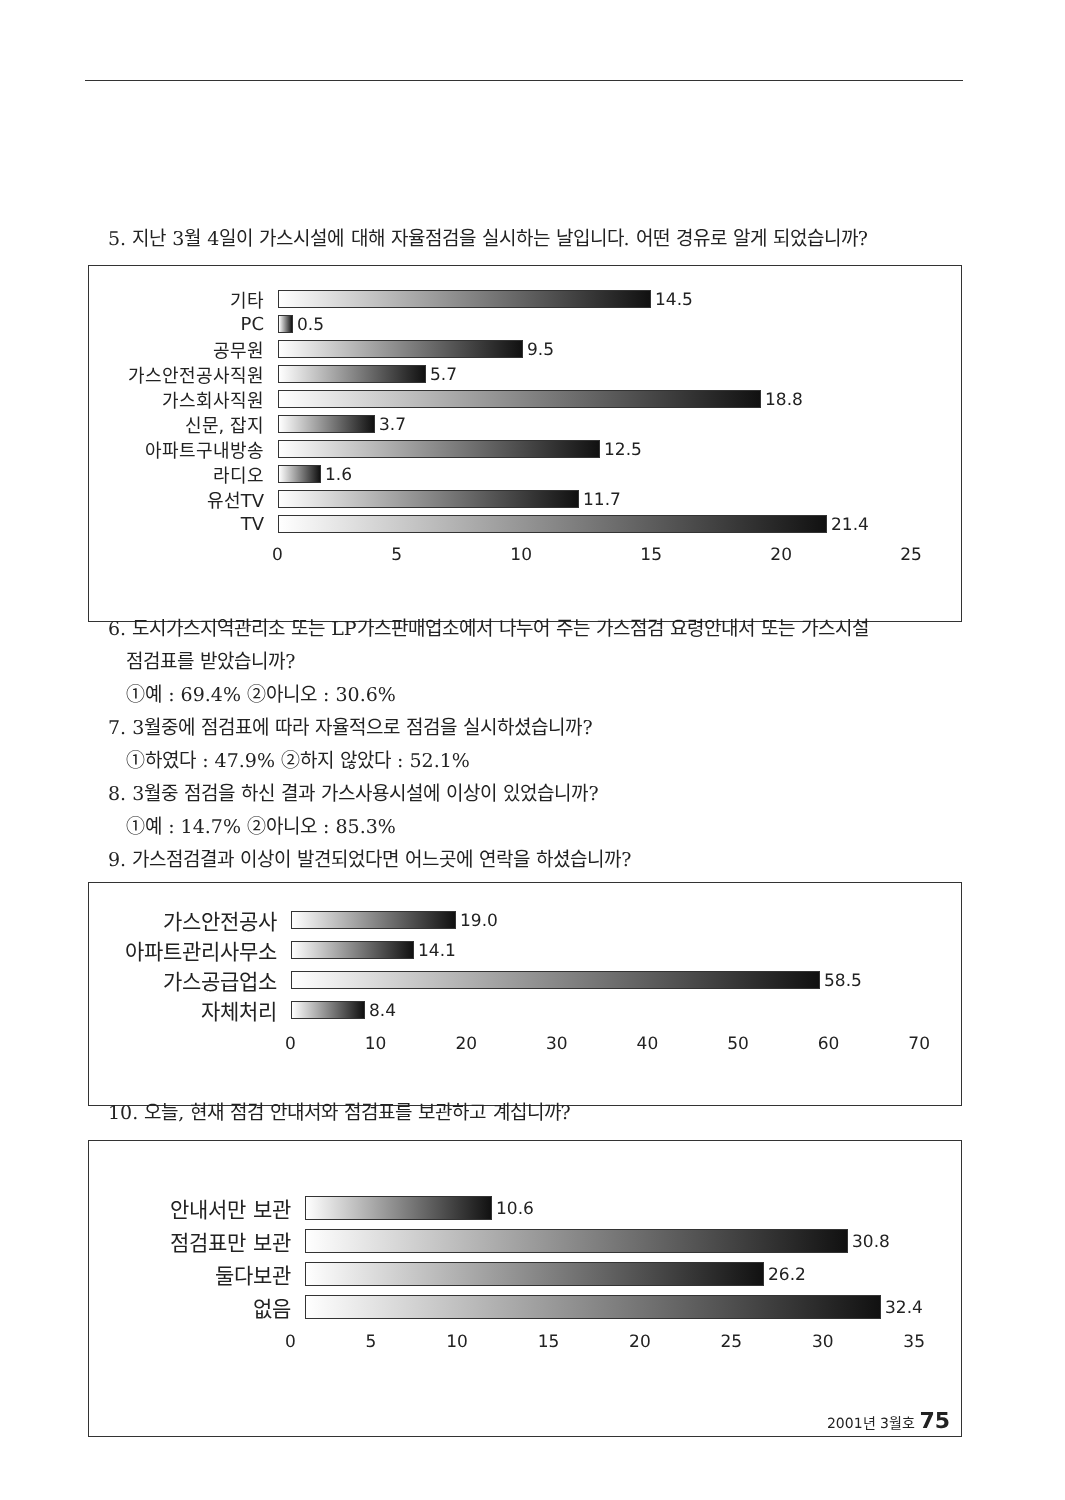5. 지난 3월 4일이 가스시설에 대해 자율점검을 실시하는 날입니다. 어떤 경유로 알게 되었습니까?
기타 14.5
PC 0.5
공무원 9.5
가스안전공사직원 5.7
가스회사직원 18.8
신문, 잡지 3.7
아파트구내방송 12.5
라디오 1.6
유선TV 11.7
TV 21.4
0 5 10 15 20 25
6. 도시가스지역관리소 또는 LP가스판매업소에서 나누어 주는 가스점검 요령안내서 또는 가스시설
점검표를 받았습니까?
①예 : 69.4% ②아니오 : 30.6%
7. 3월중에 점검표에 따라 자율적으로 점검을 실시하셨습니까?
①하였다 : 47.9% ②하지 않았다 : 52.1%
8. 3월중 점검을 하신 결과 가스사용시설에 이상이 있었습니까?
①예 : 14.7% ②아니오 : 85.3%
9. 가스점검결과 이상이 발견되었다면 어느곳에 연락을 하셨습니까?
가스안전공사
19.0
아파트관리사무소
14.1
가스공급업소
58.5
자체처리
8.4
0 10 20 30 40 50 60 70
10. 오늘, 현재 점검 안내서와 점검표를 보관하고 계십니까?
안내서만 보관
10.6
점검표만 보관
30.8
둘다보관
26.2
없음
32.4
0 5 10 15 20 25 30 35
2001년 3월호 75